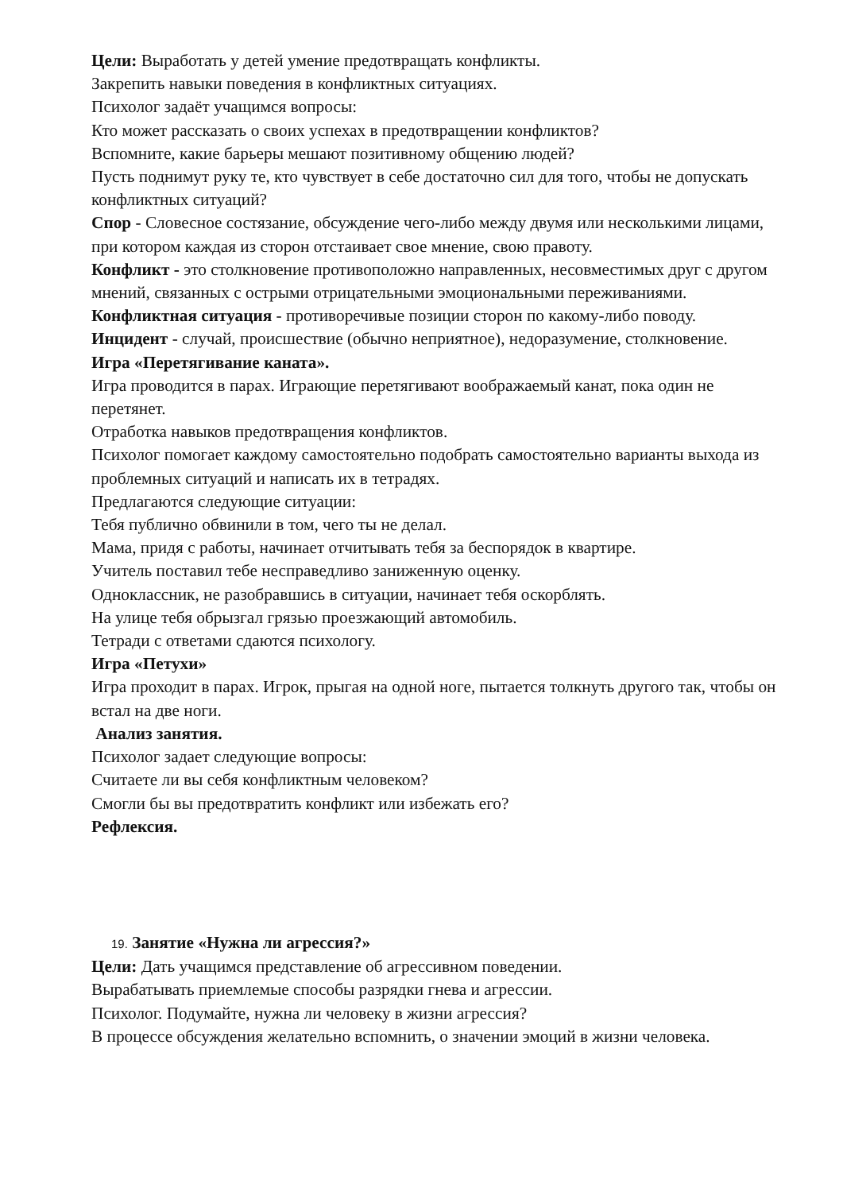Цели: Выработать у детей умение предотвращать конфликты.
Закрепить навыки поведения в конфликтных ситуациях.
Психолог задаёт учащимся вопросы:
Кто может рассказать о своих успехах в предотвращении конфликтов?
Вспомните, какие барьеры мешают позитивному общению людей?
Пусть поднимут руку те, кто чувствует в себе достаточно сил для того, чтобы не допускать конфликтных ситуаций?
Спор - Словесное состязание, обсуждение чего-либо между двумя или несколькими лицами, при котором каждая из сторон отстаивает свое мнение, свою правоту.
Конфликт - это столкновение противоположно направленных, несовместимых друг с другом мнений, связанных с острыми отрицательными эмоциональными переживаниями.
Конфликтная ситуация - противоречивые позиции сторон по какому-либо поводу.
Инцидент - случай, происшествие (обычно неприятное), недоразумение, столкновение.
Игра «Перетягивание каната».
Игра проводится в парах. Играющие перетягивают воображаемый канат, пока один не перетянет.
Отработка навыков предотвращения конфликтов.
Психолог помогает каждому самостоятельно подобрать самостоятельно варианты выхода из проблемных ситуаций и написать их в тетрадях.
Предлагаются следующие ситуации:
Тебя публично обвинили в том, чего ты не делал.
Мама, придя с работы, начинает отчитывать тебя за беспорядок в квартире.
Учитель поставил тебе несправедливо заниженную оценку.
Одноклассник, не разобравшись в ситуации, начинает тебя оскорблять.
На улице тебя обрызгал грязью проезжающий автомобиль.
Тетради с ответами сдаются психологу.
Игра «Петухи»
Игра проходит в парах. Игрок, прыгая на одной ноге, пытается толкнуть другого так, чтобы он встал на две ноги.
Анализ занятия.
Психолог задает следующие вопросы:
Считаете ли вы себя конфликтным человеком?
Смогли бы вы предотвратить конфликт или избежать его?
Рефлексия.
19. Занятие «Нужна ли агрессия?»
Цели: Дать учащимся представление об агрессивном поведении.
Вырабатывать приемлемые способы разрядки гнева и агрессии.
Психолог. Подумайте, нужна ли человеку в жизни агрессия?
В процессе обсуждения желательно вспомнить, о значении эмоций в жизни человека.